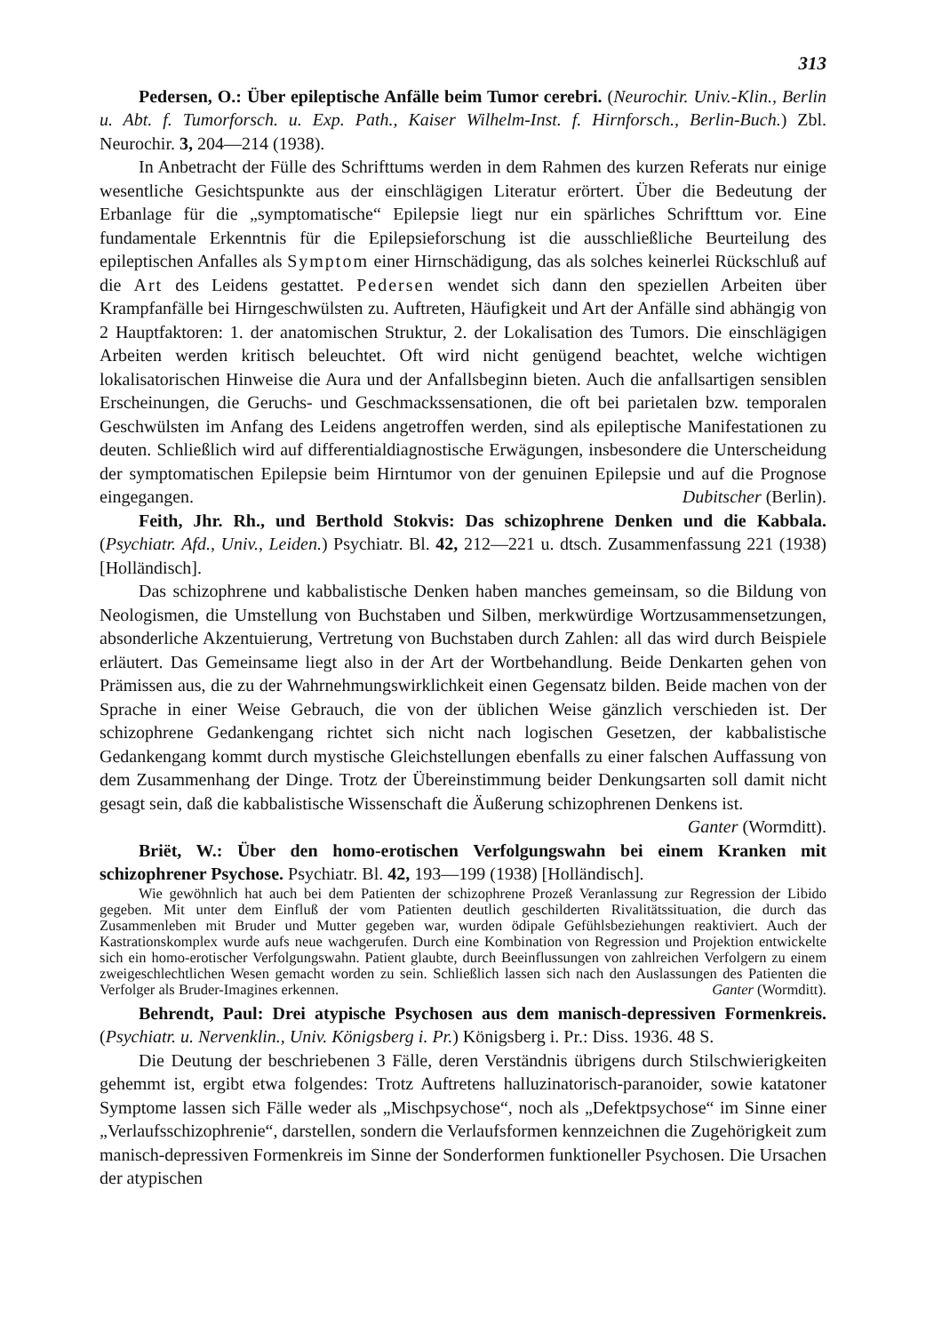313
Pedersen, O.: Über epileptische Anfälle beim Tumor cerebri. (Neurochir. Univ.-Klin., Berlin u. Abt. f. Tumorforsch. u. Exp. Path., Kaiser Wilhelm-Inst. f. Hirnforsch., Berlin-Buch.) Zbl. Neurochir. 3, 204—214 (1938).
In Anbetracht der Fülle des Schrifttums werden in dem Rahmen des kurzen Referats nur einige wesentliche Gesichtspunkte aus der einschlägigen Literatur erörtert. Über die Bedeutung der Erbanlage für die „symptomatische“ Epilepsie liegt nur ein spärliches Schrifttum vor. Eine fundamentale Erkenntnis für die Epilepsieforschung ist die ausschließliche Beurteilung des epileptischen Anfalles als Symptom einer Hirnschädigung, das als solches keinerlei Rückschluß auf die Art des Leidens gestattet. Pedersen wendet sich dann den speziellen Arbeiten über Krampfanfälle bei Hirngeschwülsten zu. Auftreten, Häufigkeit und Art der Anfälle sind abhängig von 2 Hauptfaktoren: 1. der anatomischen Struktur, 2. der Lokalisation des Tumors. Die einschlägigen Arbeiten werden kritisch beleuchtet. Oft wird nicht genügend beachtet, welche wichtigen lokalisatorischen Hinweise die Aura und der Anfallsbeginn bieten. Auch die anfallsartigen sensiblen Erscheinungen, die Geruchs- und Geschmackssensationen, die oft bei parietalen bzw. temporalen Geschwülsten im Anfang des Leidens angetroffen werden, sind als epileptische Manifestationen zu deuten. Schließlich wird auf differentialdiagnostische Erwägungen, insbesondere die Unterscheidung der symptomatischen Epilepsie beim Hirntumor von der genuinen Epilepsie und auf die Prognose eingegangen. Dubitscher (Berlin).
Feith, Jhr. Rh., und Berthold Stokvis: Das schizophrene Denken und die Kabbala. (Psychiatr. Afd., Univ., Leiden.) Psychiatr. Bl. 42, 212—221 u. dtsch. Zusammenfassung 221 (1938) [Holländisch].
Das schizophrene und kabbalistische Denken haben manches gemeinsam, so die Bildung von Neologismen, die Umstellung von Buchstaben und Silben, merkwürdige Wortzusammensetzungen, absonderliche Akzentuierung, Vertretung von Buchstaben durch Zahlen: all das wird durch Beispiele erläutert. Das Gemeinsame liegt also in der Art der Wortbehandlung. Beide Denkarten gehen von Prämissen aus, die zu der Wahrnehmungswirklichkeit einen Gegensatz bilden. Beide machen von der Sprache in einer Weise Gebrauch, die von der üblichen Weise gänzlich verschieden ist. Der schizophrene Gedankengang richtet sich nicht nach logischen Gesetzen, der kabbalistische Gedankengang kommt durch mystische Gleichstellungen ebenfalls zu einer falschen Auffassung von dem Zusammenhang der Dinge. Trotz der Übereinstimmung beider Denkungsarten soll damit nicht gesagt sein, daß die kabbalistische Wissenschaft die Äußerung schizophrenen Denkens ist. Ganter (Wormditt).
Briët, W.: Über den homo-erotischen Verfolgungswahn bei einem Kranken mit schizophrener Psychose. Psychiatr. Bl. 42, 193—199 (1938) [Holländisch].
Wie gewöhnlich hat auch bei dem Patienten der schizophrene Prozeß Veranlassung zur Regression der Libido gegeben. Mit unter dem Einfluß der vom Patienten deutlich geschilderten Rivalitätssituation, die durch das Zusammenleben mit Bruder und Mutter gegeben war, wurden ödipale Gefühlsbeziehungen reaktiviert. Auch der Kastrationskomplex wurde aufs neue wachgerufen. Durch eine Kombination von Regression und Projektion entwickelte sich ein homo-erotischer Verfolgungswahn. Patient glaubte, durch Beeinflussungen von zahlreichen Verfolgern zu einem zweigeschlechtlichen Wesen gemacht worden zu sein. Schließlich lassen sich nach den Auslassungen des Patienten die Verfolger als Bruder-Imagines erkennen. Ganter (Wormditt).
Behrendt, Paul: Drei atypische Psychosen aus dem manisch-depressiven Formenkreis. (Psychiatr. u. Nervenklin., Univ. Königsberg i. Pr.) Königsberg i. Pr.: Diss. 1936. 48 S.
Die Deutung der beschriebenen 3 Fälle, deren Verständnis übrigens durch Stilschwierigkeiten gehemmt ist, ergibt etwa folgendes: Trotz Auftretens halluzinatorisch-paranoider, sowie katatoner Symptome lassen sich Fälle weder als „Mischpsychose“, noch als „Defektpsychose“ im Sinne einer „Verlaufsschizophrenie“, darstellen, sondern die Verlaufsformen kennzeichnen die Zugehörigkeit zum manisch-depressiven Formenkreis im Sinne der Sonderformen funktioneller Psychosen. Die Ursachen der atypischen